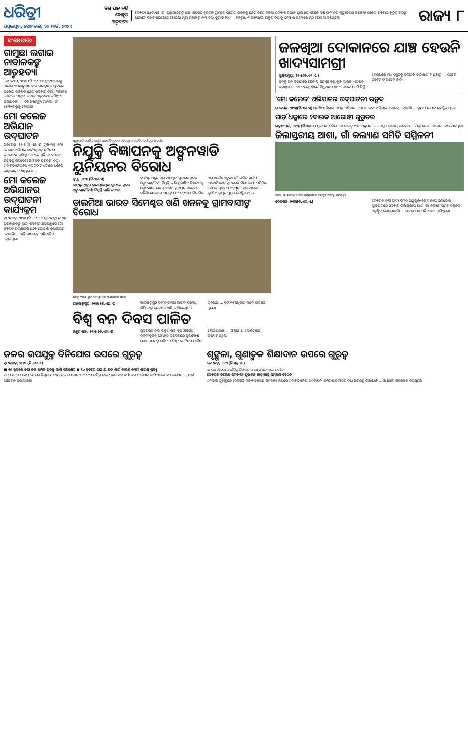ଧରିତ୍ରୀ
ସମ୍ବଲପୁର, ସୋମବାର, ୨୨ ମାର୍ଚ୍ଚ, ୨୦୨୧
ବିଷ ପାନ କରି ବୋହୂର ଆତ୍ମହତ୍ୟା
ଦେବବ୍ୟାସ,(ଡି.ଏନ.ଏ): ବ୍ରାହ୍ମଣୀତରଙ୍ଗ ଥାନା ଅନ୍ତର୍ଗତ ତୁମରନ ଗ୍ରାମରେ ଘରୋଇ କଳହକୁ ନେଇ ଜଣେ ମହିଳା ଶନିବାର ସକାଳ ପ୍ରାୟ ୫ଟା ବେଳେ ବିଷ ପାନ କରି ମୃତ୍ୟୁବରଣ କରିଛନ୍ତି। ଏନେଇ ରବିବାର ବ୍ରାହ୍ମଣୀତରଙ୍ଗ ଥାନାରେ ଲିଖିତ ଅଭିଯୋଗ ହୋଇଛି। ମୃତା ମହିଳାଙ୍କ ନାମ ଡିଣ୍ଡା କୁମାର (୩୦)... ଚିକିତ୍ସାଧୀନ ଅବସ୍ଥାରେ ଡାକ୍ତର ଡିଣ୍ଡାକୁ ଶନିବାର ସନ୍ଧ୍ୟାରେ ମୃତ ଘୋଷଣା କରିଥିଲେ।
ରାଜ୍ୟ ୮
ସଂକ୍ଷେପରେ
ଗାମୁଛା ଲଗାଇ ନାବାଳକଙ୍କ ଆତ୍ମହତ୍ୟା
ଦେବବ୍ୟାସ, ୨୧।୩ (ଡି.ଏନ.ଏ): ବ୍ରାହ୍ମଣୀତରଙ୍ଗ ଥାନାର ଅରବାଙ୍ଗରାବାହାଲ ଜଗାକୁଦର ଗ୍ରାମରେ ଘରୋଇ କଳହକୁ ନେଇ ରବିବାର ଜଣେ ନାବାଳକ ବେକରେ ଗାମୁଛା ଲଗାଇ ଆତ୍ମହତ୍ୟା କରିଥିବା ଜଣାପଡ଼ିଛି। ... ଏକ ଅପମୃତ୍ୟୁ ମାମଲା (ନଂ. ୧୫/୨୧) ରୁଜୁ ହୋଇଛି।
ମୋ କଲେଜ ଅଭିଯାନ ଉଦ୍‌ଘାଟନ
ସବଡେଗା, ୨୧।୩ (ଡି.ଏନ.ଏ): ମୁଖ୍ୟମନ୍ତ୍ରୀ ମୋ କଲେଜ ଅଭିଯାନ କାର୍ଯ୍ୟକ୍ରମକୁ ରବିବାର ଉଦ୍‌ଘାଟନ କରିଥିବା ବେଳେ ଏହି ଉଦଘାଟନୀ ଉତ୍ସବକୁ ସବଡେଗା ଆଞ୍ଚଳିକ ସରସ୍ୱତୀ ଡିଗ୍ରୀ ମହାବିଦ୍ୟାଳୟରେ ଏଲଇଡି ମାଧ୍ୟମରେ ଅନେକ ଛାତ୍ରୀଛାତ୍ର ଦେଖିଥିଲେ। ...
ମୋ କଲେଜ ଅଭିଯାନର ଉଦ୍‌ଘାଟନୀ କାର୍ଯ୍ୟକ୍ରମ
ସୁନ୍ଦରଗଡ଼, ୨୧।୩ (ଡି.ଏନ୍.ଏ): ମୁଖ୍ୟମନ୍ତ୍ରୀ ନବୀନ ପଟ୍ଟନାୟକଙ୍କ ଦ୍ୱାରା ରବିବାର ଅପରାହ୍ନରେ ମୋ କଲେଜ ଅଭିଯାନର ୱେବ ପୋର୍ଟାଲ ଲୋକାର୍ପିତ ହୋଇଛି। ... ଏହି କାର୍ଯ୍ୟକ୍ରମ ପରିଚାଳିତ ହୋଇଥିଲା।
ଅଙ୍ଗନୱାଡି ଲେଡିଜ୍ ୱାର୍କର୍ସ ଆସୋସିଏସନର ବୈଠକରେ ଉପସ୍ଥିତ କର୍ମକର୍ତ୍ତା ଓ କର୍ମୀ।
ନିଯୁକ୍ତି ବିଜ୍ଞାପନକୁ ଅଙ୍ଗନୱାଡି ୟୁନିୟନର ବିରୋଧ
କୁତ୍ରା, ୨୧।୩ (ଡି.ଏନ.ଏ)
କାର୍ଯ୍ୟରୁ ଅନ୍ତର କରାଯାଇଥିବା ସ୍ଥାନରେ ନୂତନ ଅଙ୍ଗନୱାଡ଼ି କର୍ମୀ ନିଯୁକ୍ତି ଲାଗି ଉଦ୍ୟମ
କାର୍ଯ୍ୟରୁ ଅନ୍ତର କରାଯାଇଥିବା ସ୍ଥାନରେ ନୂତନ ଅଙ୍ଗନୱାଡ଼ି କର୍ମୀ ନିଯୁକ୍ତି ଲାଗି ପ୍ରକାଶିତ ବିଜ୍ଞାପନକୁ ଅଙ୍ଗନୱାଡି ଲେଡିଜ୍ ୱାର୍କର୍ସ ୟୁନିୟନ ବିରୋଧ କରିଛି। ଭାରତୀୟ ମଜଦୁର ସଂଘ ଦ୍ୱାରା ପରିଚାଳିତ ଅଲ ଓଡ଼ିଶା ଅଙ୍ଗନୱାଡ଼ି ଲେଡିଜ୍ ୱାର୍କର୍ସ ଆସୋସିଏସନ ସୁନ୍ଦରଗଡ଼ ଜିଲା କାର୍ଯ୍ୟ ସମିତିର ବୈଠକ କୁତ୍ରାରେ ଅନୁଷ୍ଠିତ ହୋଇଯାଇଛି। ... କୁଆଁରୀ ଲୁଗୁନ ପ୍ରମୁଖ ଉପସ୍ଥିତ ଥିଲେ।
ଡାଲମିଆ ଭାରତ ସିମେଣ୍ଟର ଖଣି ଖନନକୁ ଗ୍ରାମବାସୀଙ୍କ ବିରୋଧ
କଟଙ୍ଗ ଠାରେ ଗ୍ରାମବାସୀଙ୍କ ସହ ଆଲୋଚନା ସଭା।
ରାଜଗାଙ୍ଗପୁର, ୨୧।୩ (ଡି.ଏନ.ଏ)
ରାଜଗାଙ୍ଗପୁର ସ୍ଥିତ ଡାଲମିଆ ଭାରତ ସିମେଣ୍ଟ ଲିମିଟେଡ଼ ବୃନ୍ଦପଥର ଖଣି ଲାଞ୍ଜିବେର୍ଣ୍ଣାରେ ରହିଅଛି। ... କମ୍ପାନୀ ଅଧିକାରୀମାନେ ଉପସ୍ଥିତ ଥିଲେ।
ବିଶ୍ୱ ବନ ଦିବସ ପାଳିତ
ଲହୁଣୀପଡା, ୨୧।୩ (ଡି.ଏନ.ଏ)
ସୁନ୍ଦରଗଡ ଜିଲା ଲହୁଣୀପଡା ବ୍ଲକ ଅନ୍ତର୍ଗତ ହଳଦୀକୁଡ଼ର ପଞ୍ଚାୟତ ପରିସରରେ କୁଲିପୋଷ ରେଞ୍ଜ ତରଫରୁ ରବିବାର ବିଶ୍ୱ ବନ ଦିବସ ପାଳିତ ହୋଇଯାଇଛି। ... ଓ ସ୍ଥାନୀୟ ଲୋକମାନେ ଉପସ୍ଥିତ ଥିଲେ।
ଜଳଖିଆ ଦୋକାନରେ ଯାଞ୍ଚ ହେଉନି ଖାଦ୍ୟସାମଗ୍ରୀ
କୁଆଁରମୁଣ୍ଡା, ୨୧।୩(ଡି.ଏନ୍.ଏ.)
ଦିନକୁ ଦିନ ବଜାରରେ ଭେଜାଲ ସାମଗ୍ରୀ ବିକ୍ରି ବୃଦ୍ଧି ପାଉଛି। ଏପରିକି ଜଳଖିଆ ଓ ହୋଟେଲଗୁଡ଼ିକରେ ନିମ୍ନମାନର ଖାଦ୍ୟ ବର୍ଷବର୍ଷ ଧରି ବିକ୍ରି ହେଉଥିଲେ ମଧ୍ୟ ଏଗୁଡ଼ିକୁ ତଦାରଖ କରାଯାଉ ନ ଥିବାରୁ ... ଏଥିରେ ତିଳେମାତ୍ର ସନ୍ଦେହ ନାହିଁ।
'ମୋ କଲେଜ' ଅଭିଯାନର ଉଦ୍‌ଘାଟନୀ ଉତ୍ସବ
ଦେବଗଡ଼, ୨୧।୩(ଡି.ଏନ.ଏ) ଉଚ୍ଚଶିକ୍ଷା ବିଭାଗ ପକ୍ଷରୁ ରବିବାର 'ମୋ କଲେଜ' ଅଭିଯାନ ଶୁଭାରମ୍ଭ ହୋଇଛି। ... କୁମାର ନାୟକ ଉପସ୍ଥିତ ଥିଲେ।
ଗାଡ଼ି ଧକ୍କାରେ ୨ବାଇକ ଆରୋହୀ ଗୁରୁତର
ଲହୁଣୀପଡା, ୨୧।୩ (ଡି.ଏନ.ଏ) ସୁନ୍ଦରଗଡ଼ ଜିଲା କେ.ବଲାଙ୍ଗ ଥାନା ଅନ୍ତର୍ଗତ ୨୧୫ ନମ୍ବର ଜାତୀୟ ରାଜପଥ ... ଧକ୍କା ଦେଇ ଫେରାର ହୋଇଯାଇଥିଲା।
ଜିଲାସ୍ତରୀୟ ଆଶା, ଗାଁ କଲ୍ୟାଣ ସମିତି ସମ୍ମିଳନୀ
ଆଶା, ଗାଁ କଲ୍ୟାଣ ସମିତି ସମ୍ମିଳନୀରେ ଉପସ୍ଥିତ ଅତିଥି, କର୍ମକର୍ତ୍ତା।
ଦେବଗଡ଼, ୨୧।୩(ଡି.ଏନ.ଏ.)
ଦେବଗଡ଼ ଜିଲା ସ୍ୱାସ୍ଥ୍ୟ ସମିତି ଆନୁକୂଲ୍ୟରେ ସ୍ଥାନୀୟ ଇନଡୋର ଷ୍ଟାଡିୟମରେ ରବିବାର ଜିଲାସ୍ତରୀୟ ଆଶା, ଗାଁ କଲ୍ୟାଣ ସମିତି ସମ୍ମିଳନୀ ଅନୁଷ୍ଠିତ ହୋଇଯାଇଛି। ... ସାମଲ ମଞ୍ଚ ପରିଚାଳନା କରିଥିଲେ।
ଜଳର ଉପଯୁକ୍ତ ବିନିଯୋଗ ଉପରେ ଗୁରୁତ୍ୱ
ସୁନ୍ଦରଗଡ଼, ୨୧।୩ (ଡି.ଏନ୍.ଏ)
■ ୧୭ ବ୍ଲକରେ ବର୍ଷା ଜଳ ଅମଳ ପ୍ରକଳ୍ପ ଲାଗି ପଦକ୍ଷେପ ■ ୧୦ ବ୍ଲକରେ ପାନୀୟ ଜଳ ପାଇଁ ଚାଲିଛି ମେଗା ପାଇପ୍ ପ୍ରକଳ୍ପ
ଘରେ ଘରେ ପାଇପ୍ ଯୋଗେ ବିଶୁଦ୍ଧ ପାନୀୟ ଜଳ ଯୋଗାଣ ଏବଂ ଚାଷ ଜମିକୁ ଜଳସେଚନ ସହ ବର୍ଷା ଜଳ ସଂରକ୍ଷଣ ଲାଗି ଆବଶ୍ୟକ ପଦକ୍ଷେପ ... ପାଇଁ ସଚେତନ କରାଯାଉଛି।
ଶୃଙ୍ଖଳା, ଗୁଣାତ୍ମକ ଶିକ୍ଷାଦାନ ଉପରେ ଗୁରୁତ୍ୱ
ଦେବଗଡ଼, ୨୧।୩(ଡି.ଏନ୍.ଏ.)
ସମନ୍ୱୟ ବୈଠକରେ ଅତିରିକ୍ତ ଜିଲାପାଳ, ଅଧ୍ୟକ୍ଷ ଓ ଅନ୍ୟମାନେ ଉପସ୍ଥିତ।
ଦେବଗଡ଼ କଲେଜ କର୍ମଚାରୀ-ପୁରାତନ ଛାତ୍ରୀଛାତ୍ର ସମନ୍ୱୟ ବୈଠକ
ଶନିବାର ପୂର୍ବାହ୍ନରେ ଦେବଗଡ଼ ମହାବିଦ୍ୟାଳୟ ସମ୍ମିଳନୀ କକ୍ଷରେ ମହାବିଦ୍ୟାଳୟ ପରିଚାଳନା କମିଟିର ସଭାପତି ତଥା ଅତିରିକ୍ତ ଜିଲାପାଳ ... ଅଧ୍ୟାପିକା ସହଯୋଗ କରିଥିଲେ।